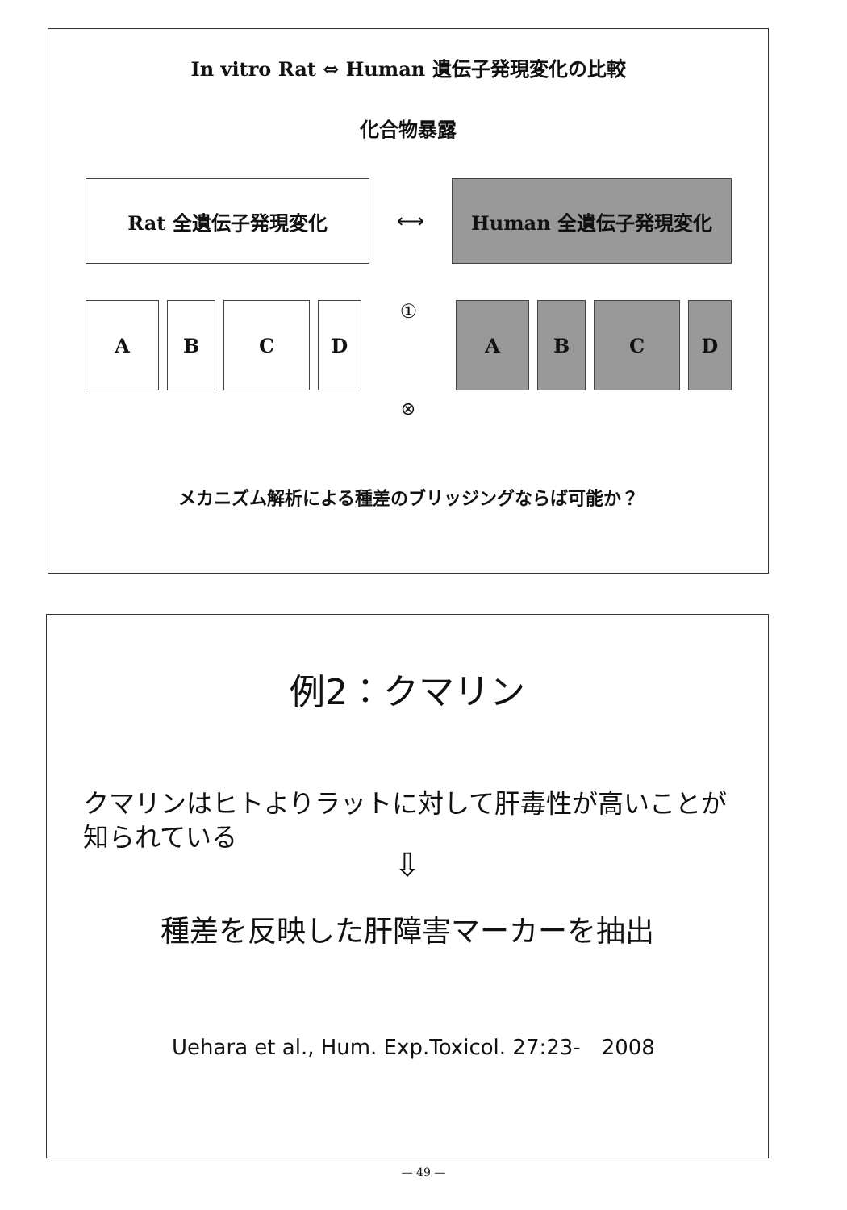In vitro Rat ⇔ Human 遺伝子発現変化の比較
化合物暴露
Rat 全遺伝子発現変化
⟷
Human 全遺伝子発現変化
A B C D
①
A B C D
⊗
メカニズム解析による種差のブリッジングならば可能か？
例2：クマリン
クマリンはヒトよりラットに対して肝毒性が高いことが知られている
⇩
種差を反映した肝障害マーカーを抽出
Uehara et al., Hum. Exp.Toxicol. 27:23-　2008
— 49 —